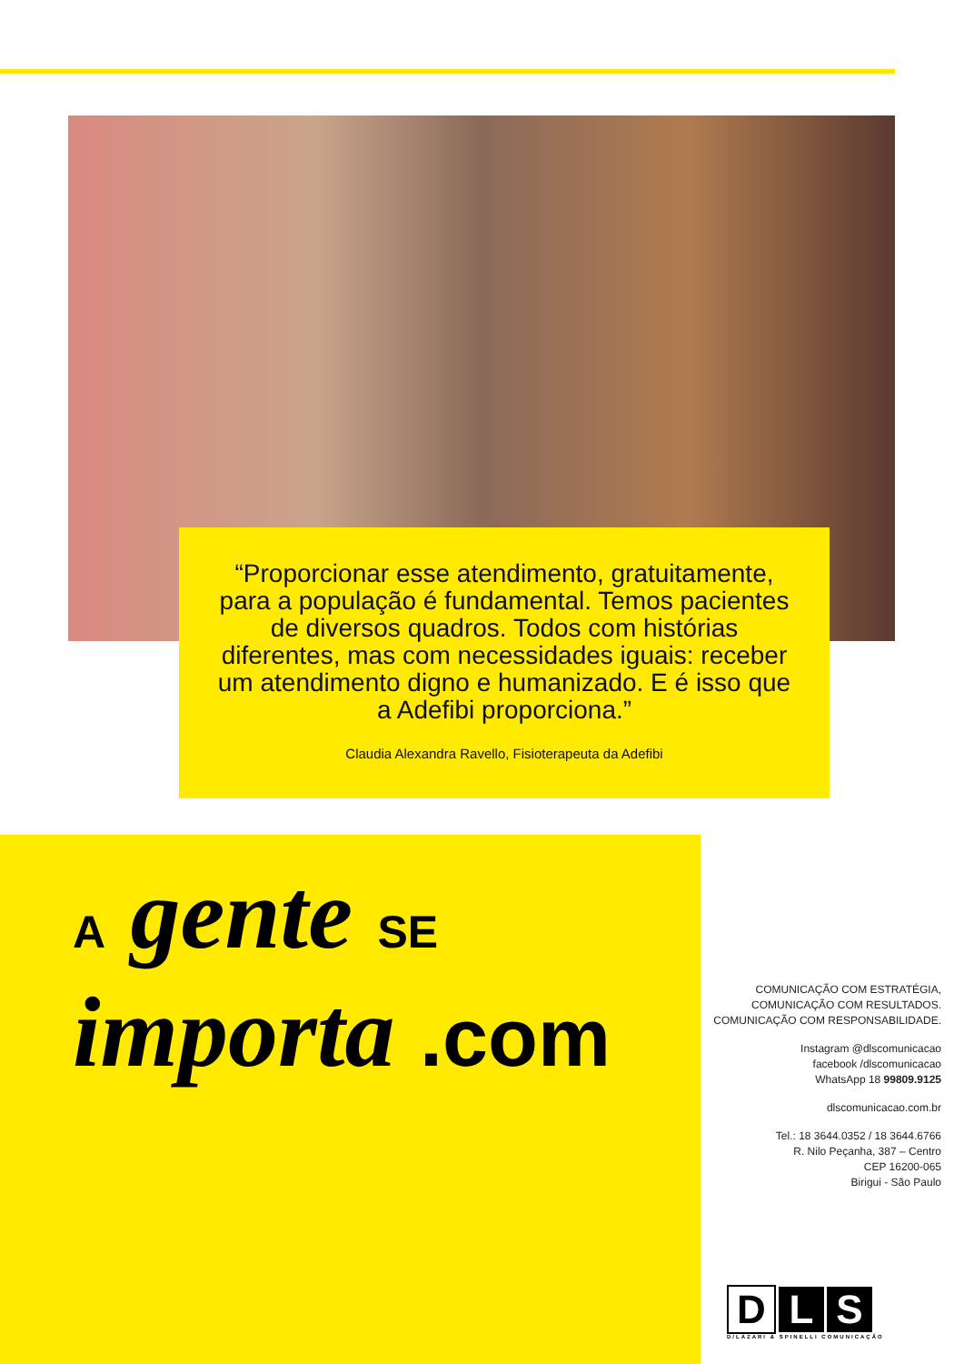“Proporcionar esse atendimento, gratuitamente, para a população é fundamental. Temos pacientes de diversos quadros. Todos com histórias diferentes, mas com necessidades iguais: receber um atendimento digno e humanizado. E é isso que a Adefibi proporciona.”
Claudia Alexandra Ravello, Fisioterapeuta da Adefibi
A gente SE importa .com
COMUNICAÇÃO COM ESTRATÉGIA,
COMUNICAÇÃO COM RESULTADOS.
COMUNICAÇÃO COM RESPONSABILIDADE.
Instagram @dlscomunicacao
facebook /dlscomunicacao
WhatsApp 18 99809.9125
dlscomunicacao.com.br
Tel.: 18 3644.0352 / 18 3644.6766
R. Nilo Peçanha, 387 – Centro
CEP 16200-065
Birigui - São Paulo
D L S
D/LÁZARI & SPINELLI COMUNICAÇÃO